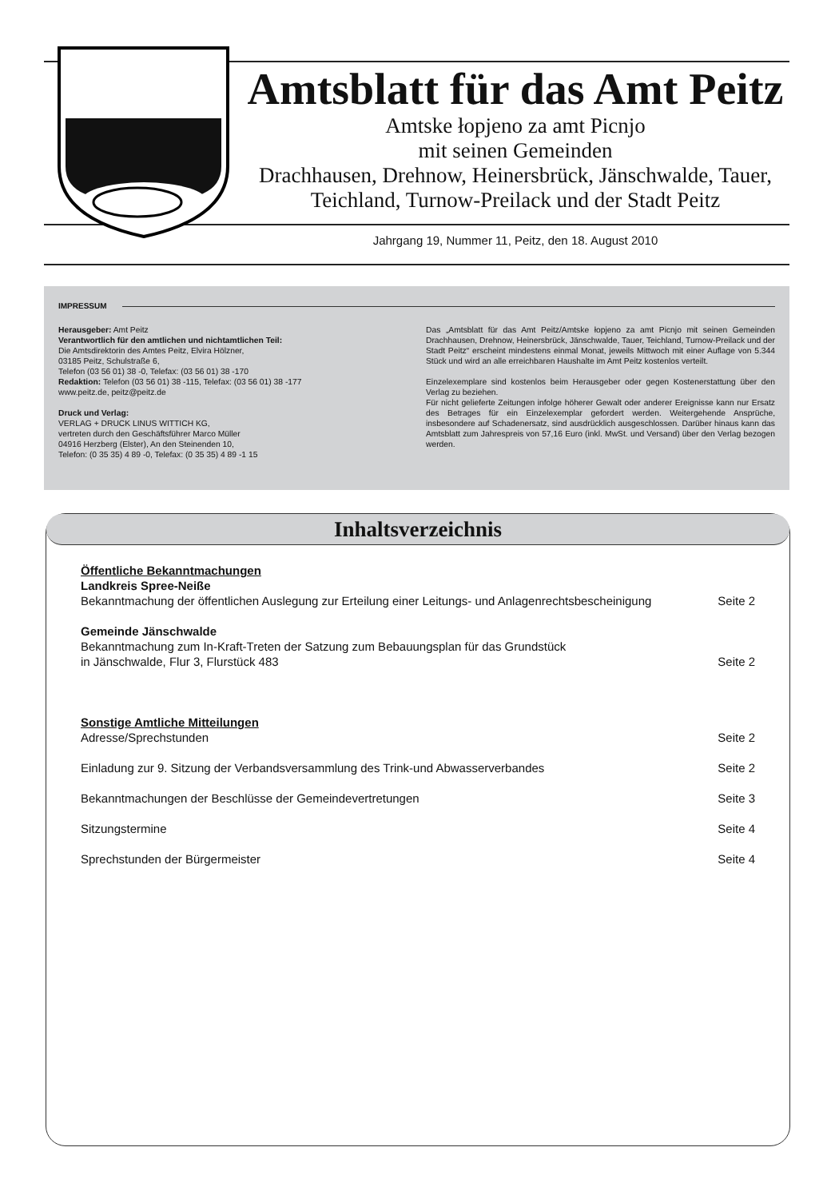Amtsblatt für das Amt Peitz
Amtske łopjeno za amt Picnjo
mit seinen Gemeinden
Drachhausen, Drehnow, Heinersbrück, Jänschwalde, Tauer,
Teichland, Turnow-Preilack und der Stadt Peitz
Jahrgang 19, Nummer 11, Peitz, den 18. August 2010
IMPRESSUM
Herausgeber: Amt Peitz
Verantwortlich für den amtlichen und nichtamtlichen Teil:
Die Amtsdirektorin des Amtes Peitz, Elvira Hölzner,
03185 Peitz, Schulstraße 6,
Telefon (03 56 01) 38 -0, Telefax: (03 56 01) 38 -170
Redaktion: Telefon (03 56 01) 38 -115, Telefax: (03 56 01) 38 -177
www.peitz.de, peitz@peitz.de
Druck und Verlag:
VERLAG + DRUCK LINUS WITTICH KG,
vertreten durch den Geschäftsführer Marco Müller
04916 Herzberg (Elster), An den Steinenden 10,
Telefon: (0 35 35) 4 89 -0, Telefax: (0 35 35) 4 89 -1 15
Das „Amtsblatt für das Amt Peitz/Amtske łopjeno za amt Picnjo mit seinen Gemeinden Drachhausen, Drehnow, Heinersbrück, Jänschwalde, Tauer, Teichland, Turnow-Preilack und der Stadt Peitz“ erscheint mindestens einmal Monat, jeweils Mittwoch mit einer Auflage von 5.344 Stück und wird an alle erreichbaren Haushalte im Amt Peitz kostenlos verteilt.
Einzelexemplare sind kostenlos beim Herausgeber oder gegen Kostenerstattung über den Verlag zu beziehen.
Für nicht gelieferte Zeitungen infolge höherer Gewalt oder anderer Ereignisse kann nur Ersatz des Betrages für ein Einzelexemplar gefordert werden. Weitergehende Ansprüche, insbesondere auf Schadenersatz, sind ausdrücklich ausgeschlossen. Darüber hinaus kann das Amtsblatt zum Jahrespreis von 57,16 Euro (inkl. MwSt. und Versand) über den Verlag bezogen werden.
Inhaltsverzeichnis
Öffentliche Bekanntmachungen
Landkreis Spree-Neiße
Bekanntmachung der öffentlichen Auslegung zur Erteilung einer Leitungs- und Anlagenrechtsbescheinigung Seite 2
Gemeinde Jänschwalde
Bekanntmachung zum In-Kraft-Treten der Satzung zum Bebauungsplan für das Grundstück
in Jänschwalde, Flur 3, Flurstück 483 Seite 2
Sonstige Amtliche Mitteilungen
Adresse/Sprechstunden Seite 2
Einladung zur 9. Sitzung der Verbandsversammlung des Trink-und Abwasserverbandes Seite 2
Bekanntmachungen der Beschlüsse der Gemeindevertretungen Seite 3
Sitzungstermine Seite 4
Sprechstunden der Bürgermeister Seite 4